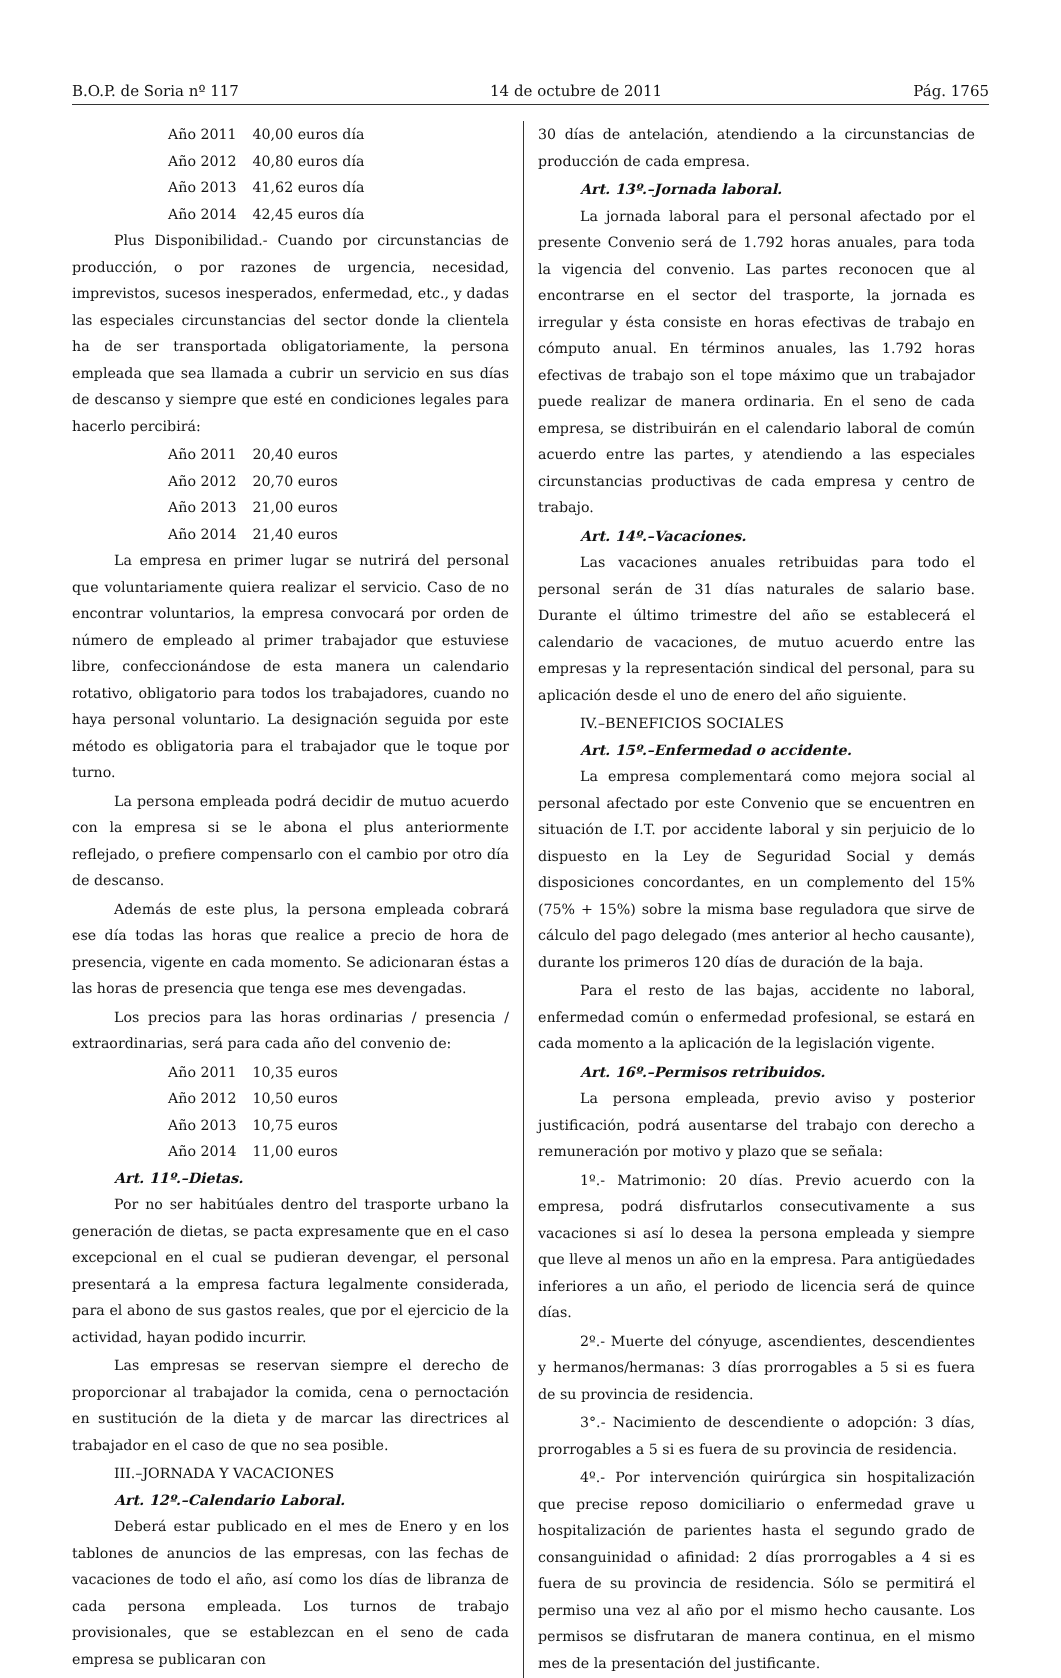B.O.P. de Soria nº 117 14 de octubre de 2011 Pág. 1765
| Año 2011 | 40,00 euros día |
| Año 2012 | 40,80 euros día |
| Año 2013 | 41,62 euros día |
| Año 2014 | 42,45 euros día |
Plus Disponibilidad.- Cuando por circunstancias de producción, o por razones de urgencia, necesidad, imprevistos, sucesos inesperados, enfermedad, etc., y dadas las especiales circunstancias del sector donde la clientela ha de ser transportada obligatoriamente, la persona empleada que sea llamada a cubrir un servicio en sus días de descanso y siempre que esté en condiciones legales para hacerlo percibirá:
| Año 2011 | 20,40 euros |
| Año 2012 | 20,70 euros |
| Año 2013 | 21,00 euros |
| Año 2014 | 21,40 euros |
La empresa en primer lugar se nutrirá del personal que voluntariamente quiera realizar el servicio. Caso de no encontrar voluntarios, la empresa convocará por orden de número de empleado al primer trabajador que estuviese libre, confeccionándose de esta manera un calendario rotativo, obligatorio para todos los trabajadores, cuando no haya personal voluntario. La designación seguida por este método es obligatoria para el trabajador que le toque por turno.
La persona empleada podrá decidir de mutuo acuerdo con la empresa si se le abona el plus anteriormente reflejado, o prefiere compensarlo con el cambio por otro día de descanso.
Además de este plus, la persona empleada cobrará ese día todas las horas que realice a precio de hora de presencia, vigente en cada momento. Se adicionaran éstas a las horas de presencia que tenga ese mes devengadas.
Los precios para las horas ordinarias / presencia / extraordinarias, será para cada año del convenio de:
| Año 2011 | 10,35 euros |
| Año 2012 | 10,50 euros |
| Año 2013 | 10,75 euros |
| Año 2014 | 11,00 euros |
Art. 11º.–Dietas.
Por no ser habitúales dentro del trasporte urbano la generación de dietas, se pacta expresamente que en el caso excepcional en el cual se pudieran devengar, el personal presentará a la empresa factura legalmente considerada, para el abono de sus gastos reales, que por el ejercicio de la actividad, hayan podido incurrir.
Las empresas se reservan siempre el derecho de proporcionar al trabajador la comida, cena o pernoctación en sustitución de la dieta y de marcar las directrices al trabajador en el caso de que no sea posible.
III.–JORNADA Y VACACIONES
Art. 12º.–Calendario Laboral.
Deberá estar publicado en el mes de Enero y en los tablones de anuncios de las empresas, con las fechas de vacaciones de todo el año, así como los días de libranza de cada persona empleada. Los turnos de trabajo provisionales, que se establezcan en el seno de cada empresa se publicaran con
30 días de antelación, atendiendo a la circunstancias de producción de cada empresa.
Art. 13º.–Jornada laboral.
La jornada laboral para el personal afectado por el presente Convenio será de 1.792 horas anuales, para toda la vigencia del convenio. Las partes reconocen que al encontrarse en el sector del trasporte, la jornada es irregular y ésta consiste en horas efectivas de trabajo en cómputo anual. En términos anuales, las 1.792 horas efectivas de trabajo son el tope máximo que un trabajador puede realizar de manera ordinaria. En el seno de cada empresa, se distribuirán en el calendario laboral de común acuerdo entre las partes, y atendiendo a las especiales circunstancias productivas de cada empresa y centro de trabajo.
Art. 14º.–Vacaciones.
Las vacaciones anuales retribuidas para todo el personal serán de 31 días naturales de salario base. Durante el último trimestre del año se establecerá el calendario de vacaciones, de mutuo acuerdo entre las empresas y la representación sindical del personal, para su aplicación desde el uno de enero del año siguiente.
IV.–BENEFICIOS SOCIALES
Art. 15º.–Enfermedad o accidente.
La empresa complementará como mejora social al personal afectado por este Convenio que se encuentren en situación de I.T. por accidente laboral y sin perjuicio de lo dispuesto en la Ley de Seguridad Social y demás disposiciones concordantes, en un complemento del 15% (75% + 15%) sobre la misma base reguladora que sirve de cálculo del pago delegado (mes anterior al hecho causante), durante los primeros 120 días de duración de la baja.
Para el resto de las bajas, accidente no laboral, enfermedad común o enfermedad profesional, se estará en cada momento a la aplicación de la legislación vigente.
Art. 16º.–Permisos retribuidos.
La persona empleada, previo aviso y posterior justificación, podrá ausentarse del trabajo con derecho a remuneración por motivo y plazo que se señala:
1º.- Matrimonio: 20 días. Previo acuerdo con la empresa, podrá disfrutarlos consecutivamente a sus vacaciones si así lo desea la persona empleada y siempre que lleve al menos un año en la empresa. Para antigüedades inferiores a un año, el periodo de licencia será de quince días.
2º.- Muerte del cónyuge, ascendientes, descendientes y hermanos/hermanas: 3 días prorrogables a 5 si es fuera de su provincia de residencia.
3°.- Nacimiento de descendiente o adopción: 3 días, prorrogables a 5 si es fuera de su provincia de residencia.
4º.- Por intervención quirúrgica sin hospitalización que precise reposo domiciliario o enfermedad grave u hospitalización de parientes hasta el segundo grado de consanguinidad o afinidad: 2 días prorrogables a 4 si es fuera de su provincia de residencia. Sólo se permitirá el permiso una vez al año por el mismo hecho causante. Los permisos se disfrutaran de manera continua, en el mismo mes de la presentación del justificante.